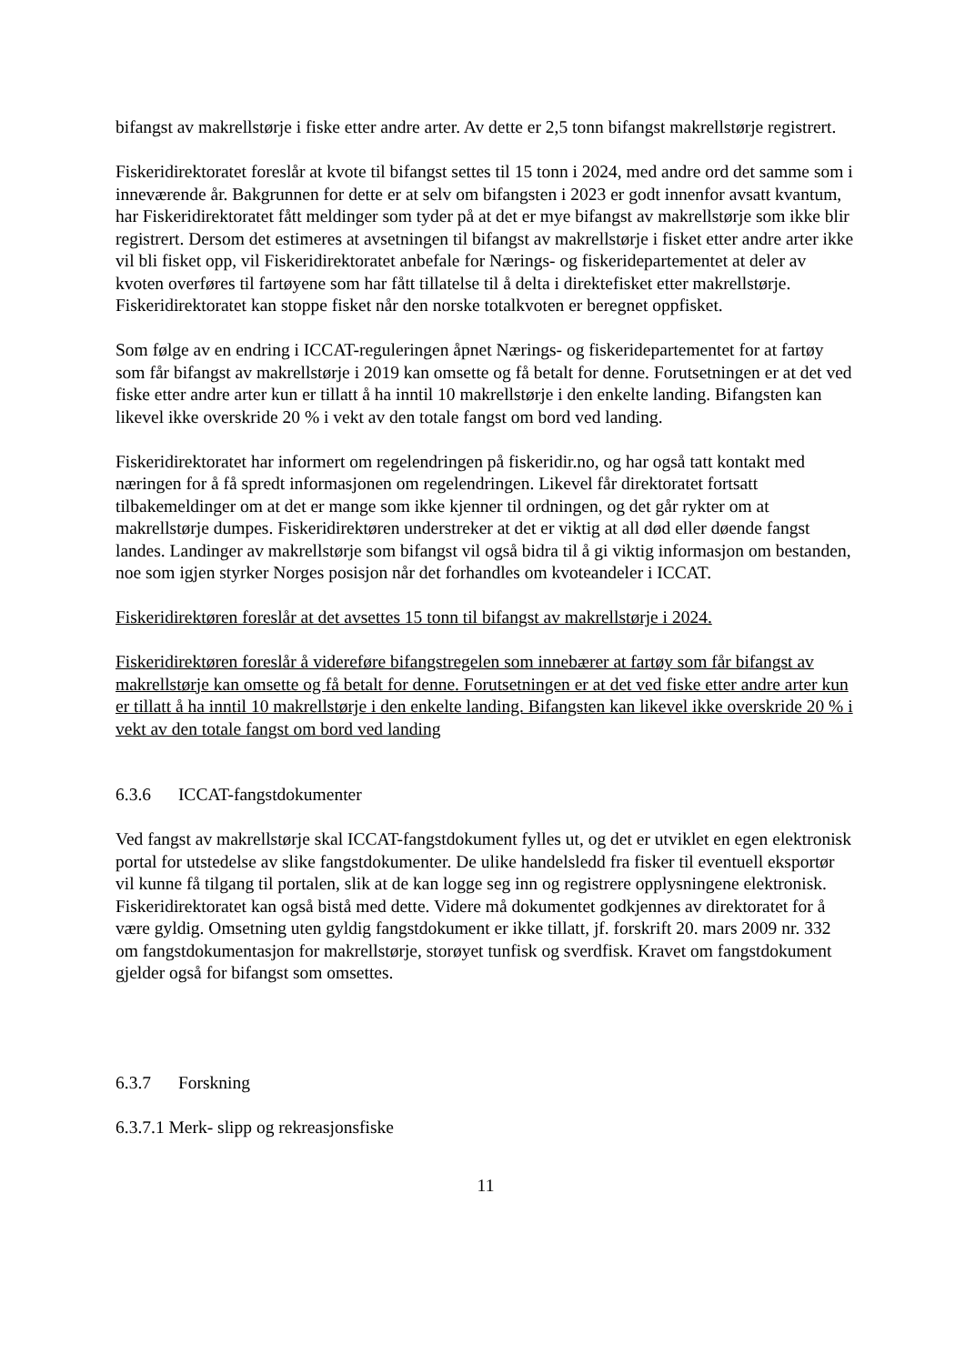bifangst av makrellstørje i fiske etter andre arter. Av dette er 2,5 tonn bifangst makrellstørje registrert.
Fiskeridirektoratet foreslår at kvote til bifangst settes til 15 tonn i 2024, med andre ord det samme som i inneværende år. Bakgrunnen for dette er at selv om bifangsten i 2023 er godt innenfor avsatt kvantum, har Fiskeridirektoratet fått meldinger som tyder på at det er mye bifangst av makrellstørje som ikke blir registrert. Dersom det estimeres at avsetningen til bifangst av makrellstørje i fisket etter andre arter ikke vil bli fisket opp, vil Fiskeridirektoratet anbefale for Nærings- og fiskeridepartementet at deler av kvoten overføres til fartøyene som har fått tillatelse til å delta i direktefisket etter makrellstørje. Fiskeridirektoratet kan stoppe fisket når den norske totalkvoten er beregnet oppfisket.
Som følge av en endring i ICCAT-reguleringen åpnet Nærings- og fiskeridepartementet for at fartøy som får bifangst av makrellstørje i 2019 kan omsette og få betalt for denne. Forutsetningen er at det ved fiske etter andre arter kun er tillatt å ha inntil 10 makrellstørje i den enkelte landing. Bifangsten kan likevel ikke overskride 20 % i vekt av den totale fangst om bord ved landing.
Fiskeridirektoratet har informert om regelendringen på fiskeridir.no, og har også tatt kontakt med næringen for å få spredt informasjonen om regelendringen. Likevel får direktoratet fortsatt tilbakemeldinger om at det er mange som ikke kjenner til ordningen, og det går rykter om at makrellstørje dumpes. Fiskeridirektøren understreker at det er viktig at all død eller døende fangst landes. Landinger av makrellstørje som bifangst vil også bidra til å gi viktig informasjon om bestanden, noe som igjen styrker Norges posisjon når det forhandles om kvoteandeler i ICCAT.
Fiskeridirektøren foreslår at det avsettes 15 tonn til bifangst av makrellstørje i 2024.
Fiskeridirektøren foreslår å videreføre bifangstregelen som innebærer at fartøy som får bifangst av makrellstørje kan omsette og få betalt for denne. Forutsetningen er at det ved fiske etter andre arter kun er tillatt å ha inntil 10 makrellstørje i den enkelte landing. Bifangsten kan likevel ikke overskride 20 % i vekt av den totale fangst om bord ved landing
6.3.6 ICCAT-fangstdokumenter
Ved fangst av makrellstørje skal ICCAT-fangstdokument fylles ut, og det er utviklet en egen elektronisk portal for utstedelse av slike fangstdokumenter. De ulike handelsledd fra fisker til eventuell eksportør vil kunne få tilgang til portalen, slik at de kan logge seg inn og registrere opplysningene elektronisk. Fiskeridirektoratet kan også bistå med dette. Videre må dokumentet godkjennes av direktoratet for å være gyldig. Omsetning uten gyldig fangstdokument er ikke tillatt, jf. forskrift 20. mars 2009 nr. 332 om fangstdokumentasjon for makrellstørje, storøyet tunfisk og sverdfisk. Kravet om fangstdokument gjelder også for bifangst som omsettes.
6.3.7 Forskning
6.3.7.1 Merk- slipp og rekreasjonsfiske
11